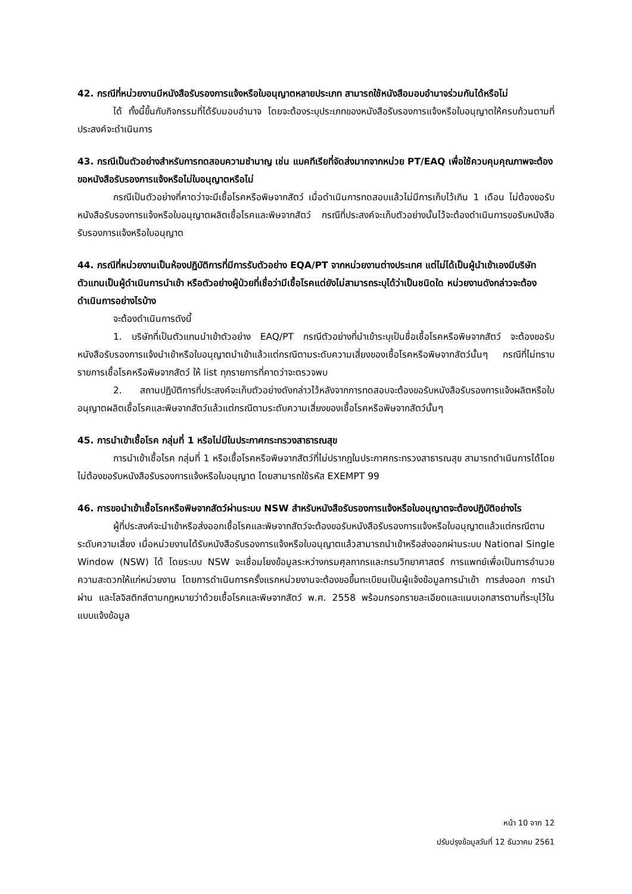42. กรณีที่หน่วยงานมีหนังสือรับรองการแจ้งหรือใบอนุญาตหลายประเภท สามารถใช้หนังสือมอบอำนาจร่วมกันได้หรือไม่
ได้ ทั้งนี้ขึ้นกับกิจกรรมที่ได้รับมอบอำนาจ โดยจะต้องระบุประเภทของหนังสือรับรองการแจ้งหรือใบอนุญาตให้ครบถ้วนตามที่ประสงค์จะดำเนินการ
43. กรณีเป็นตัวอย่างสำหรับการทดสอบความชำนาญ เช่น แบคทีเรียที่จัดส่งมากจากหน่วย PT/EAQ เพื่อใช้ควบคุมคุณภาพจะต้องขอหนังสือรับรองการแจ้งหรือไม่ใบอนุญาตหรือไม่
กรณีเป็นตัวอย่างที่คาดว่าจะมีเชื้อโรคหรือพิษจากสัตว์ เมื่อดำเนินการทดสอบแล้วไม่มีการเก็บไว้เกิน 1 เดือน ไม่ต้องขอรับหนังสือรับรองการแจ้งหรือใบอนุญาตผลิตเชื้อโรคและพิษจากสัตว์ กรณีที่ประสงค์จะเก็บตัวอย่างนั้นไว้จะต้องดำเนินการขอรับหนังสือรับรองการแจ้งหรือใบอนุญาต
44. กรณีที่หน่วยงานเป็นห้องปฏิบัติการที่มีการรับตัวอย่าง EQA/PT จากหน่วยงานต่างประเทศ แต่ไม่ได้เป็นผู้นำเข้าเองมีบริษัทตัวแทนเป็นผู้ดำเนินการนำเข้า หรือตัวอย่างผู้ป่วยที่เชื่อว่ามีเชื้อโรคแต่ยังไม่สามารถระบุได้ว่าเป็นชนิดใด หน่วยงานดังกล่าวจะต้องดำเนินการอย่างไรบ้าง
จะต้องดำเนินการดังนี้
1. บริษัทที่เป็นตัวแทนนำเข้าตัวอย่าง EAQ/PT กรณีตัวอย่างที่นำเข้าระบุเป็นชื่อเชื้อโรคหรือพิษจากสัตว์ จะต้องขอรับหนังสือรับรองการแจ้งนำเข้าหรือใบอนุญาตนำเข้าแล้วแต่กรณีตามระดับความเสี่ยงของเชื้อโรคหรือพิษจากสัตว์นั้นๆ กรณีที่ไม่ทราบรายการเชื้อโรคหรือพิษจากสัตว์ ให้ list ทุกรายการที่คาดว่าจะตรวจพบ
2. สถานปฏิบัติการที่ประสงค์จะเก็บตัวอย่างดังกล่าวไว้หลังจากการทดสอบจะต้องขอรับหนังสือรับรองการแจ้งผลิตหรือใบอนุญาตผลิตเชื้อโรคและพิษจากสัตว์แล้วแต่กรณีตามระดับความเสี่ยงของเชื้อโรคหรือพิษจากสัตว์นั้นๆ
45. การนำเข้าเชื้อโรค กลุ่มที่ 1 หรือไม่มีในประกาศกระทรวงสาธารณสุข
การนำเข้าเชื้อโรค กลุ่มที่ 1 หรือเชื้อโรคหรือพิษจากสัตว์ที่ไม่ปรากฏในประกาศกระทรวงสาธารณสุข สามารถดำเนินการได้โดยไม่ต้องขอรับหนังสือรับรองการแจ้งหรือใบอนุญาต โดยสามารถใช้รหัส EXEMPT 99
46. การขอนำเข้าเชื้อโรคหรือพิษจากสัตว์ผ่านระบบ NSW สำหรับหนังสือรับรองการแจ้งหรือใบอนุญาตจะต้องปฏิบัติอย่างไร
ผู้ที่ประสงค์จะนำเข้าหรือส่งออกเชื้อโรคและพิษจากสัตว์จะต้องขอรับหนังสือรับรองการแจ้งหรือใบอนุญาตแล้วแต่กรณีตามระดับความเสี่ยง เมื่อหน่วยงานได้รับหนังสือรับรองการแจ้งหรือใบอนุญาตแล้วสามารถนำเข้าหรือส่งออกผ่านระบบ National Single Window (NSW) ได้ โดยระบบ NSW จะเชื่อมโยงข้อมูลระหว่างกรมศุลกากรและกรมวิทยาศาสตร์ การแพทย์เพื่อเป็นการอำนวยความสะดวกให้แก่หน่วยงาน โดยการดำเนินการครั้งแรกหน่วยงานจะต้องขอขึ้นทะเบียนเป็นผู้แจ้งข้อมูลการนำเข้า การส่งออก การนำผ่าน และโลจิสติกส์ตามกฎหมายว่าด้วยเชื้อโรคและพิษจากสัตว์ พ.ศ. 2558 พร้อมกรอกรายละเอียดและแนบเอกสารตามที่ระบุไว้ในแบบแจ้งข้อมูล
หน้า 10 จาก 12
ปรับปรุงข้อมูลวันที่ 12 ธันวาคม 2561